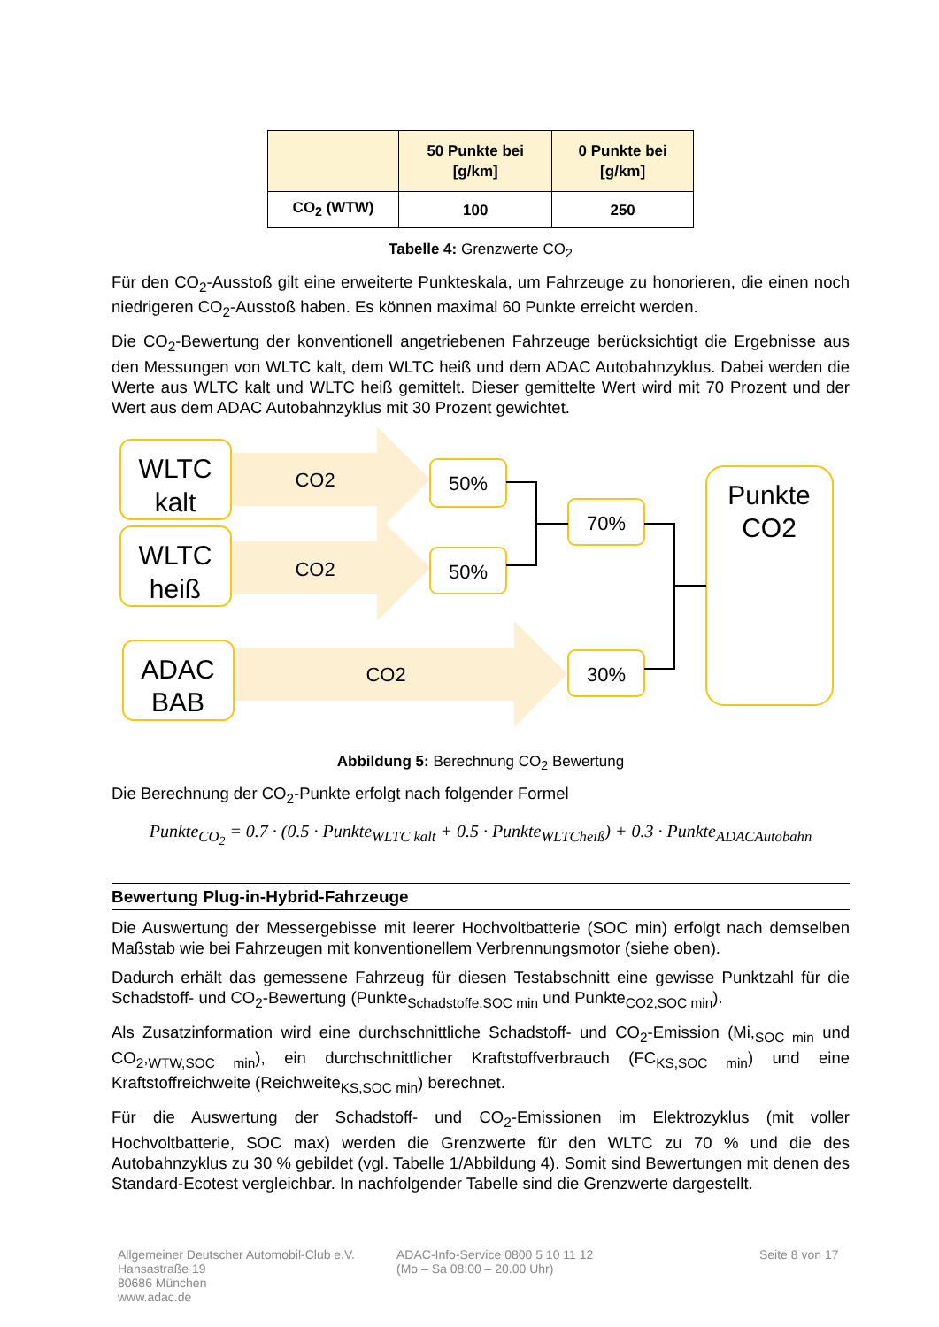| | 50 Punkte bei [g/km] | 0 Punkte bei [g/km] |
| --- | --- | --- |
| CO<sub>2</sub> (WTW) | 100 | 250 |
Tabelle 4: Grenzwerte CO<sub>2</sub>
Für den CO<sub>2</sub>-Ausstoß gilt eine erweiterte Punkteskala, um Fahrzeuge zu honorieren, die einen noch niedrigeren CO<sub>2</sub>-Ausstoß haben. Es können maximal 60 Punkte erreicht werden.
Die CO<sub>2</sub>-Bewertung der konventionell angetriebenen Fahrzeuge berücksichtigt die Ergebnisse aus den Messungen von WLTC kalt, dem WLTC heiß und dem ADAC Autobahnzyklus. Dabei werden die Werte aus WLTC kalt und WLTC heiß gemittelt. Dieser gemittelte Wert wird mit 70 Prozent und der Wert aus dem ADAC Autobahnzyklus mit 30 Prozent gewichtet.
WLTC
kalt
WLTC
heiß
ADAC
BAB
Punkte
CO2
CO2
CO2
CO2
50%
50%
70%
30%
Abbildung 5: Berechnung CO<sub>2</sub> Bewertung
Die Berechnung der CO<sub>2</sub>-Punkte erfolgt nach folgender Formel
Punkte<sub>CO<sub>2</sub></sub> = 0.7 · (0.5 · Punkte<sub>WLTC kalt</sub> + 0.5 · Punkte<sub>WLTCheiß</sub>) + 0.3 · Punkte<sub>ADACAutobahn</sub>
Bewertung Plug-in-Hybrid-Fahrzeuge
Die Auswertung der Messergebisse mit leerer Hochvoltbatterie (SOC min) erfolgt nach demselben Maßstab wie bei Fahrzeugen mit konventionellem Verbrennungsmotor (siehe oben).
Dadurch erhält das gemessene Fahrzeug für diesen Testabschnitt eine gewisse Punktzahl für die Schadstoff- und CO<sub>2</sub>-Bewertung (Punkte<sub>Schadstoffe,SOC min</sub> und Punkte<sub>CO2,SOC min</sub>).
Als Zusatzinformation wird eine durchschnittliche Schadstoff- und CO<sub>2</sub>-Emission (Mi,<sub>SOC min</sub> und CO<sub>2</sub>,<sub>WTW,SOC min</sub>), ein durchschnittlicher Kraftstoffverbrauch (FC<sub>KS,SOC min</sub>) und eine Kraftstoffreichweite (Reichweite<sub>KS,SOC min</sub>) berechnet.
Für die Auswertung der Schadstoff- und CO<sub>2</sub>-Emissionen im Elektrozyklus (mit voller Hochvoltbatterie, SOC max) werden die Grenzwerte für den WLTC zu 70 % und die des Autobahnzyklus zu 30 % gebildet (vgl. Tabelle 1/Abbildung 4). Somit sind Bewertungen mit denen des Standard-Ecotest vergleichbar. In nachfolgender Tabelle sind die Grenzwerte dargestellt.
Allgemeiner Deutscher Automobil-Club e.V.
Hansastraße 19
80686 München
www.adac.de
ADAC-Info-Service 0800 5 10 11 12
(Mo – Sa 08:00 – 20.00 Uhr)
Seite 8 von 17